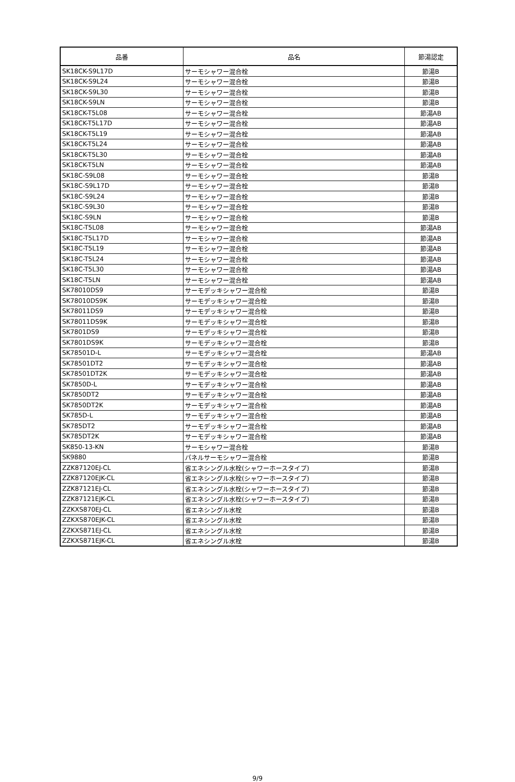| 品番 | 品名 | 節湯認定 |
| --- | --- | --- |
| SK18CK-S9L17D | サーモシャワー混合栓 | 節湯B |
| SK18CK-S9L24 | サーモシャワー混合栓 | 節湯B |
| SK18CK-S9L30 | サーモシャワー混合栓 | 節湯B |
| SK18CK-S9LN | サーモシャワー混合栓 | 節湯B |
| SK18CK-T5L08 | サーモシャワー混合栓 | 節湯AB |
| SK18CK-T5L17D | サーモシャワー混合栓 | 節湯AB |
| SK18CK-T5L19 | サーモシャワー混合栓 | 節湯AB |
| SK18CK-T5L24 | サーモシャワー混合栓 | 節湯AB |
| SK18CK-T5L30 | サーモシャワー混合栓 | 節湯AB |
| SK18CK-T5LN | サーモシャワー混合栓 | 節湯AB |
| SK18C-S9L08 | サーモシャワー混合栓 | 節湯B |
| SK18C-S9L17D | サーモシャワー混合栓 | 節湯B |
| SK18C-S9L24 | サーモシャワー混合栓 | 節湯B |
| SK18C-S9L30 | サーモシャワー混合栓 | 節湯B |
| SK18C-S9LN | サーモシャワー混合栓 | 節湯B |
| SK18C-T5L08 | サーモシャワー混合栓 | 節湯AB |
| SK18C-T5L17D | サーモシャワー混合栓 | 節湯AB |
| SK18C-T5L19 | サーモシャワー混合栓 | 節湯AB |
| SK18C-T5L24 | サーモシャワー混合栓 | 節湯AB |
| SK18C-T5L30 | サーモシャワー混合栓 | 節湯AB |
| SK18C-T5LN | サーモシャワー混合栓 | 節湯AB |
| SK78010DS9 | サーモデッキシャワー混合栓 | 節湯B |
| SK78010DS9K | サーモデッキシャワー混合栓 | 節湯B |
| SK78011DS9 | サーモデッキシャワー混合栓 | 節湯B |
| SK78011DS9K | サーモデッキシャワー混合栓 | 節湯B |
| SK7801DS9 | サーモデッキシャワー混合栓 | 節湯B |
| SK7801DS9K | サーモデッキシャワー混合栓 | 節湯B |
| SK78501D-L | サーモデッキシャワー混合栓 | 節湯AB |
| SK78501DT2 | サーモデッキシャワー混合栓 | 節湯AB |
| SK78501DT2K | サーモデッキシャワー混合栓 | 節湯AB |
| SK7850D-L | サーモデッキシャワー混合栓 | 節湯AB |
| SK7850DT2 | サーモデッキシャワー混合栓 | 節湯AB |
| SK7850DT2K | サーモデッキシャワー混合栓 | 節湯AB |
| SK785D-L | サーモデッキシャワー混合栓 | 節湯AB |
| SK785DT2 | サーモデッキシャワー混合栓 | 節湯AB |
| SK785DT2K | サーモデッキシャワー混合栓 | 節湯AB |
| SK850-13-KN | サーモシャワー混合栓 | 節湯B |
| SK9880 | パネルサーモシャワー混合栓 | 節湯B |
| ZZK87120EJ-CL | 省エネシングル水栓(シャワーホースタイプ) | 節湯B |
| ZZK87120EJK-CL | 省エネシングル水栓(シャワーホースタイプ) | 節湯B |
| ZZK87121EJ-CL | 省エネシングル水栓(シャワーホースタイプ) | 節湯B |
| ZZK87121EJK-CL | 省エネシングル水栓(シャワーホースタイプ) | 節湯B |
| ZZKXS870EJ-CL | 省エネシングル水栓 | 節湯B |
| ZZKXS870EJK-CL | 省エネシングル水栓 | 節湯B |
| ZZKXS871EJ-CL | 省エネシングル水栓 | 節湯B |
| ZZKXS871EJK-CL | 省エネシングル水栓 | 節湯B |
9/9